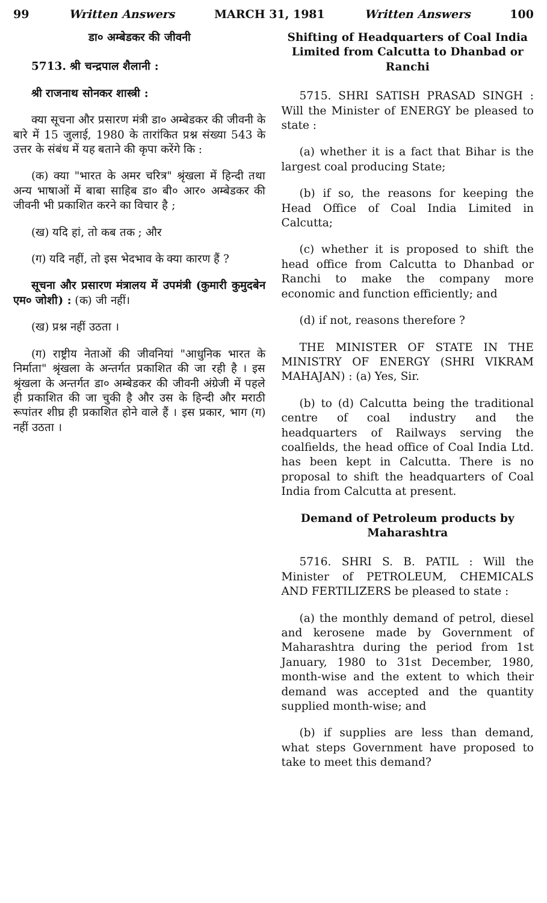99 Written Answers MARCH 31, 1981 Written Answers 100
डा० अम्बेडकर की जीवनी
5713. श्री चन्द्रपाल शैलानी :
श्री राजनाथ सोनकर शास्त्री :
क्या सूचना और प्रसारण मंत्री डा० अम्बेडकर की जीवनी के बारे में 15 जुलाई, 1980 के तारांकित प्रश्न संख्या 543 के उत्तर के संबंध में यह बताने की कृपा करेंगे कि :
(क) क्या "भारत के अमर चरित्र" श्रृंखला में हिन्दी तथा अन्य भाषाओं में बाबा साहिब डा० बी० आर० अम्बेडकर की जीवनी भी प्रकाशित करने का विचार है ;
(ख) यदि हां, तो कब तक ; और
(ग) यदि नहीं, तो इस भेदभाव के क्या कारण हैं ?
सूचना और प्रसारण मंत्रालय में उपमंत्री (कुमारी कुमुदबेन एम० जोशी) : (क) जी नहीं।
(ख) प्रश्न नहीं उठता ।
(ग) राष्ट्रीय नेताओं की जीवनियां "आधुनिक भारत के निर्माता" श्रृंखला के अन्तर्गत प्रकाशित की जा रही है । इस श्रृंखला के अन्तर्गत डा० अम्बेडकर की जीवनी अंग्रेजी में पहले ही प्रकाशित की जा चुकी है और उस के हिन्दी और मराठी रूपांतर शीघ्र ही प्रकाशित होने वाले हैं । इस प्रकार, भाग (ग) नहीं उठता ।
Shifting of Headquarters of Coal India Limited from Calcutta to Dhanbad or Ranchi
5715. SHRI SATISH PRASAD SINGH : Will the Minister of ENERGY be pleased to state :
(a) whether it is a fact that Bihar is the largest coal producing State;
(b) if so, the reasons for keeping the Head Office of Coal India Limited in Calcutta;
(c) whether it is proposed to shift the head office from Calcutta to Dhanbad or Ranchi to make the company more economic and function efficiently; and
(d) if not, reasons therefore ?
THE MINISTER OF STATE IN THE MINISTRY OF ENERGY (SHRI VIKRAM MAHAJAN) : (a) Yes, Sir.
(b) to (d) Calcutta being the traditional centre of coal industry and the headquarters of Railways serving the coalfields, the head office of Coal India Ltd. has been kept in Calcutta. There is no proposal to shift the headquarters of Coal India from Calcutta at present.
Demand of Petroleum products by Maharashtra
5716. SHRI S. B. PATIL : Will the Minister of PETROLEUM, CHEMICALS AND FERTILIZERS be pleased to state :
(a) the monthly demand of petrol, diesel and kerosene made by Government of Maharashtra during the period from 1st January, 1980 to 31st December, 1980, month-wise and the extent to which their demand was accepted and the quantity supplied month-wise; and
(b) if supplies are less than demand, what steps Government have proposed to take to meet this demand?